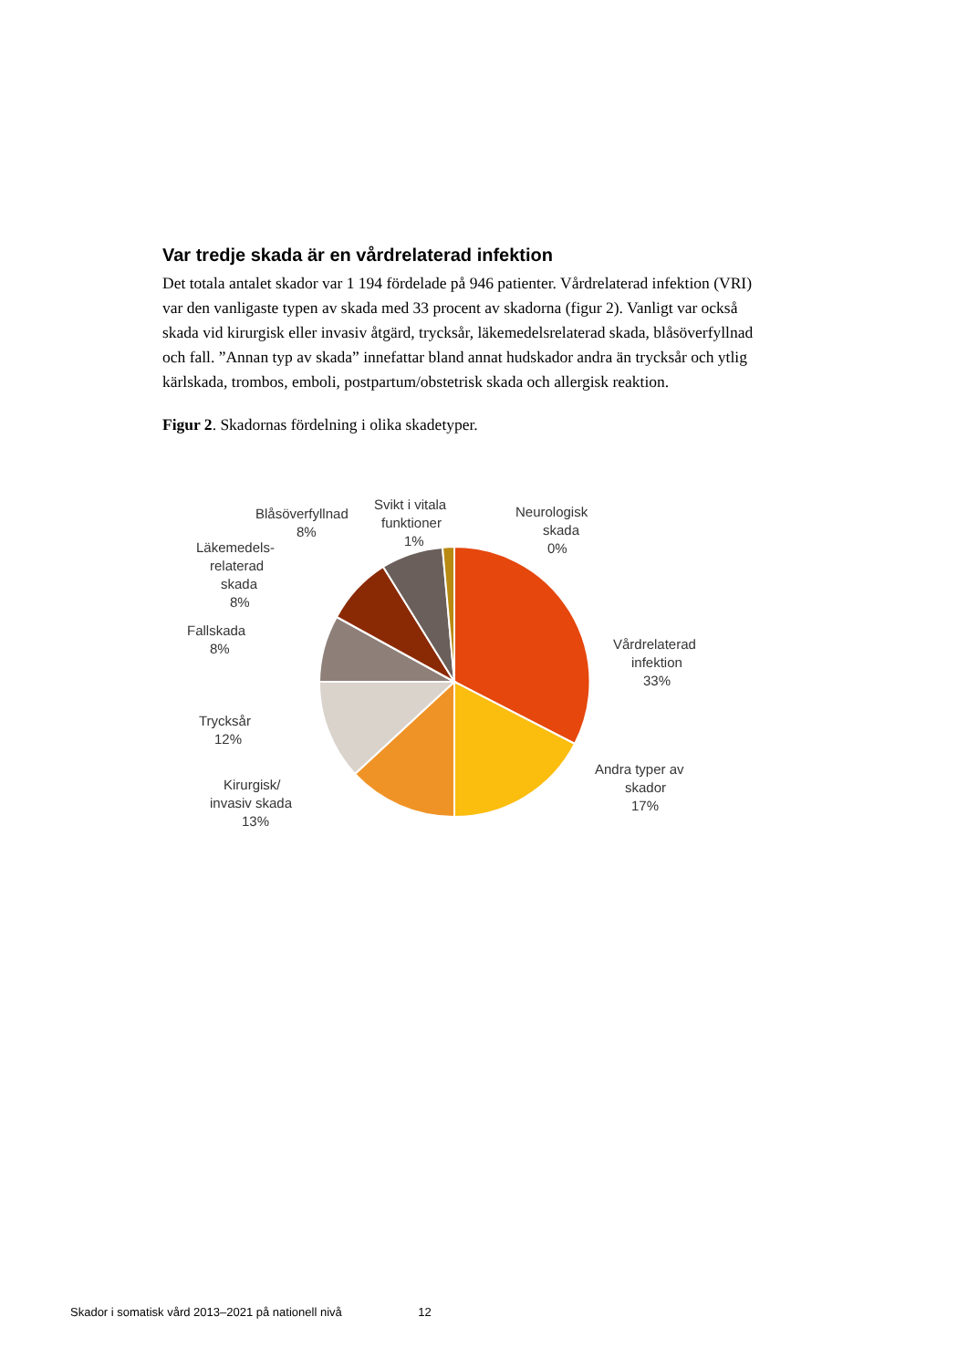Var tredje skada är en vårdrelaterad infektion
Det totala antalet skador var 1 194 fördelade på 946 patienter. Vårdrelaterad infektion (VRI) var den vanligaste typen av skada med 33 procent av skadorna (figur 2). Vanligt var också skada vid kirurgisk eller invasiv åtgärd, trycksår, läkemedelsrelaterad skada, blåsöverfyllnad och fall. ”Annan typ av skada” innefattar bland annat hudskador andra än trycksår och ytlig kärlskada, trombos, emboli, postpartum/obstetrisk skada och allergisk reaktion.
Figur 2. Skadornas fördelning i olika skadetyper.
Blåsöverfyllnad
8%
Svikt i vitala
funktioner
1%
Neurologisk
skada
0%
Läkemedels-
relaterad
skada
8%
Fallskada
8%
Vårdrelaterad
infektion
33%
Trycksår
12%
Andra typer av
skador
17%
Kirurgisk/
invasiv skada
13%
Skador i somatisk vård 2013–2021 på nationell nivå 12